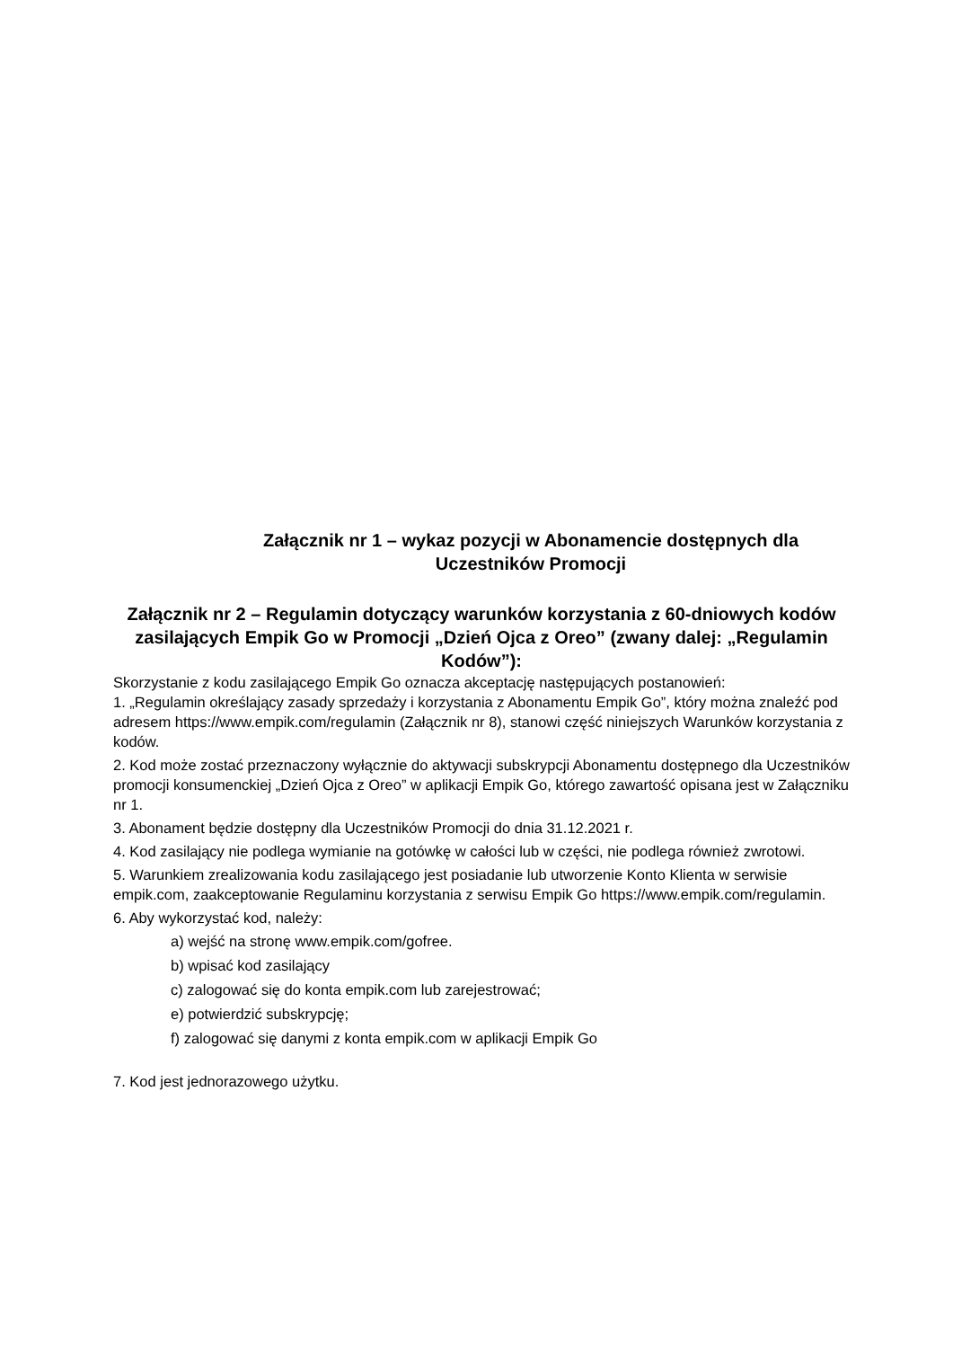Załącznik nr 1 – wykaz pozycji w Abonamencie dostępnych dla Uczestników Promocji
Załącznik nr 2 – Regulamin dotyczący warunków korzystania z 60-dniowych kodów zasilających Empik Go w Promocji „Dzień Ojca z Oreo” (zwany dalej: „Regulamin Kodów”):
Skorzystanie z kodu zasilającego Empik Go oznacza akceptację następujących postanowień:
1. „Regulamin określający zasady sprzedaży i korzystania z Abonamentu Empik Go”, który można znaleźć pod adresem https://www.empik.com/regulamin (Załącznik nr 8), stanowi część niniejszych Warunków korzystania z kodów.
2. Kod może zostać przeznaczony wyłącznie do aktywacji subskrypcji Abonamentu dostępnego dla Uczestników promocji konsumenckiej „Dzień Ojca z Oreo” w aplikacji Empik Go, którego zawartość opisana jest w Załączniku nr 1.
3. Abonament będzie dostępny dla Uczestników Promocji do dnia 31.12.2021 r.
4. Kod zasilający nie podlega wymianie na gotówkę w całości lub w części, nie podlega również zwrotowi.
5. Warunkiem zrealizowania kodu zasilającego jest posiadanie lub utworzenie Konto Klienta w serwisie empik.com, zaakceptowanie Regulaminu korzystania z serwisu Empik Go https://www.empik.com/regulamin.
6. Aby wykorzystać kod, należy:
a) wejść na stronę www.empik.com/gofree.
b) wpisać kod zasilający
c) zalogować się do konta empik.com lub zarejestrować;
e) potwierdzić subskrypcję;
f) zalogować się danymi z konta empik.com w aplikacji Empik Go
7. Kod jest jednorazowego użytku.